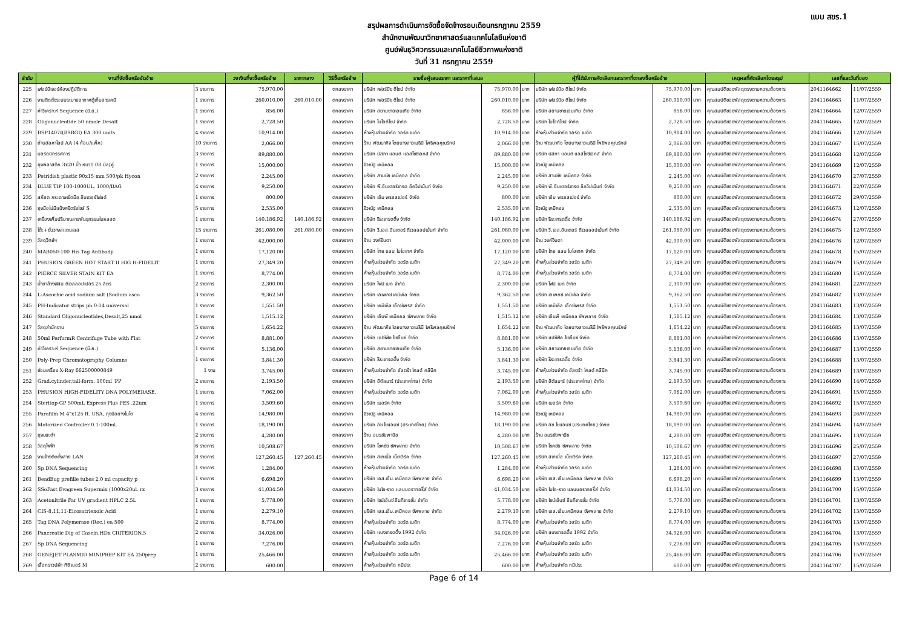แบบ สขร.1
สรุปผลการดำเนินการจัดซื้อจัดจ้างรอบเดือนกรกฎาคม 2559
สำนักงานพัฒนาวิทยาศาสตร์และเทคโนโลยีแห่งชาติ
ศูนย์พันธุวิศวกรรมและเทคโนโลยีชีวภาพแห่งชาติ
วันที่ 31 กรกฎาคม 2559
| ลำดับ | งานที่จัดซื้อหรือจัดจ้าง | | วงเงินที่จะซื้อหรือจ้าง | ราคากลาง | วิธีซื้อหรือจ้าง | รายชื่อผู้เสนอราคา และราคาที่เสนอ | | | ผู้ที่ได้รับการคัดเลือกและราคาที่ตกลงซื้อหรือจ้าง | | | เหตุผลที่คัดเลือกโดยสรุป | เลขที่และวันที่ของ | |
| --- | --- | --- | --- | --- | --- | --- | --- | --- | --- | --- | --- | --- | --- | --- |
| 225 | เฟอร์นิเจอร์ห้องปฏิบัติการ | 3 รายการ | 75,970.00 | | ตกลงราคา | บริษัท เฟอร์บิช ดีไซน์ จำกัด | 75,970.00 | บาท | บริษัท เฟอร์บิช ดีไซน์ จำกัด | 75,970.00 | บาท | คุณสมบัติของพัสดุตรงตามความต้องการ | 2041164662 | 11/07/2559 |
| 226 | งานติดตั้งระบบระบายอากาศตู้เก็บสารเคมี | 1 รายการ | 260,010.00 | 260,010.00 | ตกลงราคา | บริษัท เฟอร์บิช ดีไซน์ จำกัด | 260,010.00 | บาท | บริษัท เฟอร์บิช ดีไซน์ จำกัด | 260,010.00 | บาท | คุณสมบัติของพัสดุตรงตามความต้องการ | 2041164663 | 11/07/2559 |
| 227 | ค่าวิเคราะห์ Sequence (มิ.ย.) | 1 รายการ | 856.00 | | ตกลงราคา | บริษัท สยามซายเอนเทีย จำกัด | 856.00 | บาท | บริษัท สยามซายเอนเทีย จำกัด | 856.00 | บาท | คุณสมบัติของพัสดุตรงตามความต้องการ | 2041164664 | 12/07/2559 |
| 228 | Oligonucleotide 50 nmole Desalt | 1 รายการ | 2,728.50 | | ตกลงราคา | บริษัท ไบโอดีไซน์ จำกัด | 2,728.50 | บาท | บริษัท ไบโอดีไซน์ จำกัด | 2,728.50 | บาท | คุณสมบัติของพัสดุตรงตามความต้องการ | 2041164665 | 12/07/2559 |
| 229 | BSP1407I(BSRGI) EA 300 units | 4 รายการ | 10,914.00 | | ตกลงราคา | ห้างหุ้นส่วนจำกัด วอร์ด เมดิก | 10,914.00 | บาท | ห้างหุ้นส่วนจำกัด วอร์ด เมดิก | 10,914.00 | บาท | คุณสมบัติของพัสดุตรงตามความต้องการ | 2041164666 | 12/07/2559 |
| 230 | ถ่านอัลคาไลน์ AA (4 ก้อน/แพ็ค) | 10 รายการ | 2,066.00 | | ตกลงราคา | ร้าน พัฒนากิจ โดยนางสาวเมธินี โพธิพลคุณรักษ์ | 2,066.00 | บาท | ร้าน พัฒนากิจ โดยนางสาวเมธินี โพธิพลคุณรักษ์ | 2,066.00 | บาท | คุณสมบัติของพัสดุตรงตามความต้องการ | 2041164667 | 15/07/2559 |
| 231 | บอร์ดนิทรรศการ | 3 รายการ | 89,880.00 | | ตกลงราคา | บริษัท นัสทา แอนด์ แอสโซซิเอทส์ จำกัด | 89,880.00 | บาท | บริษัท นัสทา แอนด์ แอสโซซิเอทส์ จำกัด | 89,880.00 | บาท | คุณสมบัติของพัสดุตรงตามความต้องการ | 2041164668 | 12/07/2559 |
| 232 | ถุงพลาสติก 3x20 นิ้ว หนา0.08 มิล/คู่ | 1 รายการ | 15,000.00 | | ตกลงราคา | จิวณัฐ เคมิคอล | 15,000.00 | บาท | จิวณัฐ เคมิคอล | 15,000.00 | บาท | คุณสมบัติของพัสดุตรงตามความต้องการ | 2041164669 | 12/07/2559 |
| 233 | Petridish plastic 90x15 mm 500/pk Hycon | 2 รายการ | 2,245.00 | | ตกลงราคา | บริษัท สามชัย เคมิคอล จำกัด | 2,245.00 | บาท | บริษัท สามชัย เคมิคอล จำกัด | 2,245.00 | บาท | คุณสมบัติของพัสดุตรงตามความต้องการ | 2041164670 | 27/07/2559 |
| 234 | BLUE TIP 100-1000UL. 1000/BAG | 4 รายการ | 9,250.00 | | ตกลงราคา | บริษัท พี.อินเตอร์เทรด อิควิปเม้นท์ จำกัด | 9,250.00 | บาท | บริษัท พี.อินเตอร์เทรด อิควิปเม้นท์ จำกัด | 9,250.00 | บาท | คุณสมบัติของพัสดุตรงตามความต้องการ | 2041164671 | 22/07/2559 |
| 235 | สก๊อต กระดาษเช็ดมือ อินเตอร์โฟลด์ | 1 รายการ | 800.00 | | ตกลงราคา | บริษัท เอ็ม พรอสเปอร์ จำกัด | 800.00 | บาท | บริษัท เอ็ม พรอสเปอร์ จำกัด | 800.00 | บาท | คุณสมบัติของพัสดุตรงตามความต้องการ | 2041164672 | 29/07/2559 |
| 236 | ถุงมือไม่มีแป้งศรีตรังไซส์ S | 5 รายการ | 2,535.00 | | ตกลงราคา | จิวณัฐ เคมิคอล | 2,535.00 | บาท | จิวณัฐ เคมิคอล | 2,535.00 | บาท | คุณสมบัติของพัสดุตรงตามความต้องการ | 2041164673 | 12/07/2559 |
| 237 | เครื่องเพิ่มปริมาณสารพันธุกรรมในหลอด | 1 รายการ | 140,186.92 | 140,186.92 | ตกลงราคา | บริษัท ธีระเทรดดิ้ง จำกัด | 140,186.92 | บาท | บริษัท ธีระเทรดดิ้ง จำกัด | 140,186.92 | บาท | คุณสมบัติของพัสดุตรงตามความต้องการ | 2041164674 | 27/07/2559 |
| 238 | โต๊ะ+ชั้นวางสแตนเลส | 15 รายการ | 261,080.00 | 261,080.00 | ตกลงราคา | บริษัท วี.เอส.อินเตอร์ ดีเวลลอปเม้นท์ จำกัด | 261,080.00 | บาท | บริษัท วี.เอส.อินเตอร์ ดีเวลลอปเม้นท์ จำกัด | 261,080.00 | บาท | คุณสมบัติของพัสดุตรงตามความต้องการ | 2041164675 | 12/07/2559 |
| 239 | วัสดุวิทย์ฯ | 1 รายการ | 42,000.00 | | ตกลงราคา | ร้าน วงค์จินดา | 42,000.00 | บาท | ร้าน วงค์จินดา | 42,000.00 | บาท | คุณสมบัติของพัสดุตรงตามความต้องการ | 2041164676 | 12/07/2559 |
| 240 | MAB050-100 His Tag Antibody | 1 รายการ | 17,120.00 | | ตกลงราคา | บริษัท ไทย แลน ไบโอเทค จำกัด | 17,120.00 | บาท | บริษัท ไทย แลน ไบโอเทค จำกัด | 17,120.00 | บาท | คุณสมบัติของพัสดุตรงตามความต้องการ | 2041164678 | 15/07/2559 |
| 241 | PHUSION GREEN HOT START II HIG H-FIDELIT | 1 รายการ | 27,349.20 | | ตกลงราคา | ห้างหุ้นส่วนจำกัด วอร์ด เมดิก | 27,349.20 | บาท | ห้างหุ้นส่วนจำกัด วอร์ด เมดิก | 27,349.20 | บาท | คุณสมบัติของพัสดุตรงตามความต้องการ | 2041164679 | 15/07/2559 |
| 242 | PIERCE SILVER STAIN KIT EA | 1 รายการ | 8,774.00 | | ตกลงราคา | ห้างหุ้นส่วนจำกัด วอร์ด เมดิก | 8,774.00 | บาท | ห้างหุ้นส่วนจำกัด วอร์ด เมดิก | 8,774.00 | บาท | คุณสมบัติของพัสดุตรงตามความต้องการ | 2041164680 | 15/07/2559 |
| 243 | น้ำยาล้างฟิล์ม ดีเวลลอปเปอร์ 25 ลิตร | 2 รายการ | 2,300.00 | | ตกลงราคา | บริษัท ไฟน์ เมด จำกัด | 2,300.00 | บาท | บริษัท ไฟน์ เมด จำกัด | 2,300.00 | บาท | คุณสมบัติของพัสดุตรงตามความต้องการ | 2041164681 | 22/07/2559 |
| 244 | L-Ascorbic acid sodium salt (Sodium asco | 3 รายการ | 9,362.50 | | ตกลงราคา | บริษัท เอเพกซ์ เคมิเคิล จำกัด | 9,362.50 | บาท | บริษัท เอเพกซ์ เคมิเคิล จำกัด | 9,362.50 | บาท | คุณสมบัติของพัสดุตรงตามความต้องการ | 2041164682 | 13/07/2559 |
| 245 | PH-Indicator strips ph 0-14 universal | 1 รายการ | 1,551.50 | | ตกลงราคา | บริษัท เคมิเคิล เอ็กซ์เพรส จำกัด | 1,551.50 | บาท | บริษัท เคมิเคิล เอ็กซ์เพรส จำกัด | 1,551.50 | บาท | คุณสมบัติของพัสดุตรงตามความต้องการ | 2041164683 | 13/07/2559 |
| 246 | Standard Oligonucleotides,Desalt,25 nmol | 1 รายการ | 1,515.12 | | ตกลงราคา | บริษัท เอ็นพี เคมีคอล ซัพพลาย จำกัด | 1,515.12 | บาท | บริษัท เอ็นพี เคมีคอล ซัพพลาย จำกัด | 1,515.12 | บาท | คุณสมบัติของพัสดุตรงตามความต้องการ | 2041164684 | 13/07/2559 |
| 247 | วัสดุสำนักงาน | 5 รายการ | 1,654.22 | | ตกลงราคา | ร้าน พัฒนากิจ โดยนางสาวเมธินี โพธิพลคุณรักษ์ | 1,654.22 | บาท | ร้าน พัฒนากิจ โดยนางสาวเมธินี โพธิพลคุณรักษ์ | 1,654.22 | บาท | คุณสมบัติของพัสดุตรงตามความต้องการ | 2041164685 | 13/07/2559 |
| 248 | 50ml PerformR Centrifuge Tube with Flat | 2 รายการ | 8,881.00 | | ตกลงราคา | บริษัท แปซิฟิค ไซเอ็นซ์ จำกัด | 8,881.00 | บาท | บริษัท แปซิฟิค ไซเอ็นซ์ จำกัด | 8,881.00 | บาท | คุณสมบัติของพัสดุตรงตามความต้องการ | 2041164686 | 13/07/2559 |
| 249 | ค่าวิเคราะห์ Sequence (มิ.ย.) | 1 รายการ | 5,136.00 | | ตกลงราคา | บริษัท สยามซายเอนเทีย จำกัด | 5,136.00 | บาท | บริษัท สยามซายเอนเทีย จำกัด | 5,136.00 | บาท | คุณสมบัติของพัสดุตรงตามความต้องการ | 2041164687 | 13/07/2559 |
| 250 | Poly-Prep Chromatography Columns | 1 รายการ | 3,841.30 | | ตกลงราคา | บริษัท ธีระเทรดดิ้ง จำกัด | 3,841.30 | บาท | บริษัท ธีระเทรดดิ้ง จำกัด | 3,841.30 | บาท | คุณสมบัติของพัสดุตรงตามความต้องการ | 2041164688 | 13/07/2559 |
| 251 | ซ่อมเครื่อง X-Ray 662500000849 | 1 งาน | 3,745.00 | | ตกลงราคา | ห้างหุ้นส่วนจำกัด อัลตร้า โคลด์ คลีนิค | 3,745.00 | บาท | ห้างหุ้นส่วนจำกัด อัลตร้า โคลด์ คลีนิค | 3,745.00 | บาท | คุณสมบัติของพัสดุตรงตามความต้องการ | 2041164689 | 13/07/2559 |
| 252 | Grad.cylinder,tall-form, 100ml 'PP' | 2 รายการ | 2,193.50 | | ตกลงราคา | บริษัท อิตัลมาร์ (ประเทศไทย) จำกัด | 2,193.50 | บาท | บริษัท อิตัลมาร์ (ประเทศไทย) จำกัด | 2,193.50 | บาท | คุณสมบัติของพัสดุตรงตามความต้องการ | 2041164690 | 14/07/2559 |
| 253 | PHUSION HIGH-FIDELITY DNA POLYMERASE, | 1 รายการ | 7,062.00 | | ตกลงราคา | ห้างหุ้นส่วนจำกัด วอร์ด เมดิก | 7,062.00 | บาท | ห้างหุ้นส่วนจำกัด วอร์ด เมดิก | 7,062.00 | บาท | คุณสมบัติของพัสดุตรงตามความต้องการ | 2041164691 | 15/07/2559 |
| 254 | Steritop-GP 500mL Express Plus PES .22um | 1 รายการ | 3,509.60 | | ตกลงราคา | บริษัท เมอร์ค จำกัด | 3,509.60 | บาท | บริษัท เมอร์ค จำกัด | 3,509.60 | บาท | คุณสมบัติของพัสดุตรงตามความต้องการ | 2041164692 | 15/07/2559 |
| 255 | Parafilm M 4"x125 ft. USA, ถุงมือยางไนไต | 4 รายการ | 14,980.00 | | ตกลงราคา | จิวณัฐ เคมิคอล | 14,980.00 | บาท | จิวณัฐ เคมิคอล | 14,980.00 | บาท | คุณสมบัติของพัสดุตรงตามความต้องการ | 2041164693 | 26/07/2559 |
| 256 | Motorized Controller 0.1-100ml. | 1 รายการ | 18,190.00 | | ตกลงราคา | บริษัท อัช ไซแอนซ์ (ประเทศไทย) จำกัด | 18,190.00 | บาท | บริษัท อัช ไซแอนซ์ (ประเทศไทย) จำกัด | 18,190.00 | บาท | คุณสมบัติของพัสดุตรงตามความต้องการ | 2041164694 | 14/07/2559 |
| 257 | ถุงขยะดำ | 2 รายการ | 4,280.00 | | ตกลงราคา | ร้าน อมรชัยพานิช | 4,280.00 | บาท | ร้าน อมรชัยพานิช | 4,280.00 | บาท | คุณสมบัติของพัสดุตรงตามความต้องการ | 2041164695 | 13/07/2559 |
| 258 | วัสดุไฟฟ้า | 6 รายการ | 10,508.67 | | ตกลงราคา | บริษัท โชคชัย ซัพพลาย จำกัด | 10,508.67 | บาท | บริษัท โชคชัย ซัพพลาย จำกัด | 10,508.67 | บาท | คุณสมบัติของพัสดุตรงตามความต้องการ | 2041164696 | 25/07/2559 |
| 259 | งานจ้างติดตั้งสาย LAN | 8 รายการ | 127,260.45 | 127,260.45 | ตกลงราคา | บริษัท สเทเบิ้ล เน็ตเวิร์ค จำกัด | 127,260.45 | บาท | บริษัท สเทเบิ้ล เน็ตเวิร์ค จำกัด | 127,260.45 | บาท | คุณสมบัติของพัสดุตรงตามความต้องการ | 2041164697 | 27/07/2559 |
| 260 | Sp DNA Sequencing | 1 รายการ | 1,284.00 | | ตกลงราคา | ห้างหุ้นส่วนจำกัด วอร์ด เมดิก | 1,284.00 | บาท | ห้างหุ้นส่วนจำกัด วอร์ด เมดิก | 1,284.00 | บาท | คุณสมบัติของพัสดุตรงตามความต้องการ | 2041164698 | 13/07/2559 |
| 261 | BeadBug prefille tubes 2.0 ml capacity p | 1 รายการ | 6,698.20 | | ตกลงราคา | บริษัท เอส.เอ็ม.เคมีคอล ซัพพลาย จำกัด | 6,698.20 | บาท | บริษัท เอส.เอ็ม.เคมีคอล ซัพพลาย จำกัด | 6,698.20 | บาท | คุณสมบัติของพัสดุตรงตามความต้องการ | 2041164699 | 13/07/2559 |
| 262 | SSoFast Evagreen Supermix (1000x20ul. rx | 3 รายการ | 41,034.50 | | ตกลงราคา | บริษัท ไบโอ-ราด แลบบอราทอรี่ส์ จำกัด | 41,034.50 | บาท | บริษัท ไบโอ-ราด แลบบอราทอรี่ส์ จำกัด | 41,034.50 | บาท | คุณสมบัติของพัสดุตรงตามความต้องการ | 2041164700 | 15/07/2559 |
| 263 | Acetonitrile Far UV gradient HPLC 2.5L | 1 รายการ | 5,778.00 | | ตกลงราคา | บริษัท ไซน์เอ็นซ์ อินทิเกรชั่น จำกัด | 5,778.00 | บาท | บริษัท ไซน์เอ็นซ์ อินทิเกรชั่น จำกัด | 5,778.00 | บาท | คุณสมบัติของพัสดุตรงตามความต้องการ | 2041164701 | 13/07/2559 |
| 264 | CIS-8,11,11-Eicosatrienoic Acid | 1 รายการ | 2,279.10 | | ตกลงราคา | บริษัท เอส.เอ็ม.เคมีคอล ซัพพลาย จำกัด | 2,279.10 | บาท | บริษัท เอส.เอ็ม.เคมีคอล ซัพพลาย จำกัด | 2,279.10 | บาท | คุณสมบัติของพัสดุตรงตามความต้องการ | 2041164702 | 13/07/2559 |
| 265 | Tag DNA Polymerase (Rec.) ea 500 | 2 รายการ | 8,774.00 | | ตกลงราคา | ห้างหุ้นส่วนจำกัด วอร์ด เมดิก | 8,774.00 | บาท | ห้างหุ้นส่วนจำกัด วอร์ด เมดิก | 8,774.00 | บาท | คุณสมบัติของพัสดุตรงตามความต้องการ | 2041164703 | 13/07/2559 |
| 266 | Pancreatic Dig of Casein,HDx CRITERION,5 | 2 รายการ | 34,026.00 | | ตกลงราคา | บริษัท แบงเทรดดิ้ง 1992 จำกัด | 34,026.00 | บาท | บริษัท แบงเทรดดิ้ง 1992 จำกัด | 34,026.00 | บาท | คุณสมบัติของพัสดุตรงตามความต้องการ | 2041164704 | 13/07/2559 |
| 267 | Sp DNA Sequencing | 1 รายการ | 7,276.00 | | ตกลงราคา | ห้างหุ้นส่วนจำกัด วอร์ด เมดิก | 7,276.00 | บาท | ห้างหุ้นส่วนจำกัด วอร์ด เมดิก | 7,276.00 | บาท | คุณสมบัติของพัสดุตรงตามความต้องการ | 2041164705 | 15/07/2559 |
| 268 | GENEJET PLASMID MINIPREP KIT EA 250prep | 1 รายการ | 25,466.00 | | ตกลงราคา | ห้างหุ้นส่วนจำกัด วอร์ด เมดิก | 25,466.00 | บาท | ห้างหุ้นส่วนจำกัด วอร์ด เมดิก | 25,466.00 | บาท | คุณสมบัติของพัสดุตรงตามความต้องการ | 2041164706 | 15/07/2559 |
| 269 | เสื้อกราวน์ผ้า ทีซี เบอร์ M | 2 รายการ | 600.00 | | ตกลงราคา | ห้างหุ้นส่วนจำกัด กมิประ | 600.00 | บาท | ห้างหุ้นส่วนจำกัด กมิประ | 600.00 | บาท | คุณสมบัติของพัสดุตรงตามความต้องการ | 2041164707 | 15/07/2559 |
Page 6 of 14